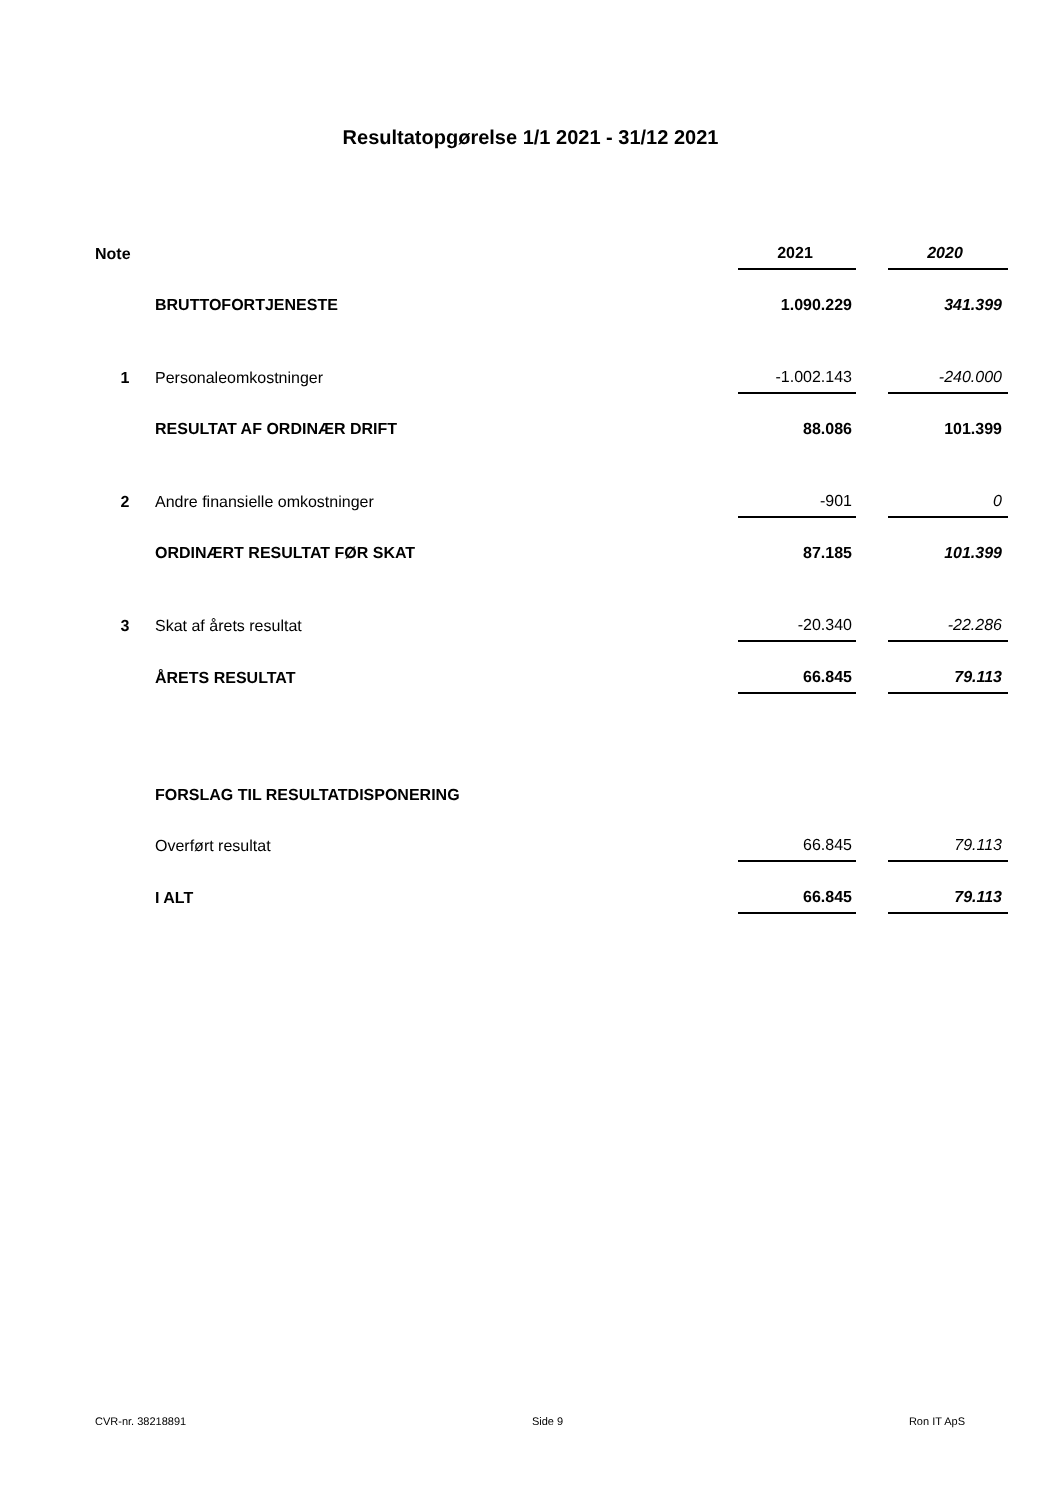Resultatopgørelse 1/1 2021 - 31/12 2021
| Note | | 2021 | | 2020 |
| --- | --- | --- | --- | --- |
| | BRUTTOFORTJENESTE | 1.090.229 | | 341.399 |
| 1 | Personaleomkostninger | -1.002.143 | | -240.000 |
| | RESULTAT AF ORDINÆR DRIFT | 88.086 | | 101.399 |
| 2 | Andre finansielle omkostninger | -901 | | 0 |
| | ORDINÆRT RESULTAT FØR SKAT | 87.185 | | 101.399 |
| 3 | Skat af årets resultat | -20.340 | | -22.286 |
| | ÅRETS RESULTAT | 66.845 | | 79.113 |
| | FORSLAG TIL RESULTATDISPONERING | | | |
| | Overført resultat | 66.845 | | 79.113 |
| | I ALT | 66.845 | | 79.113 |
CVR-nr. 38218891 Side 9 Ron IT ApS